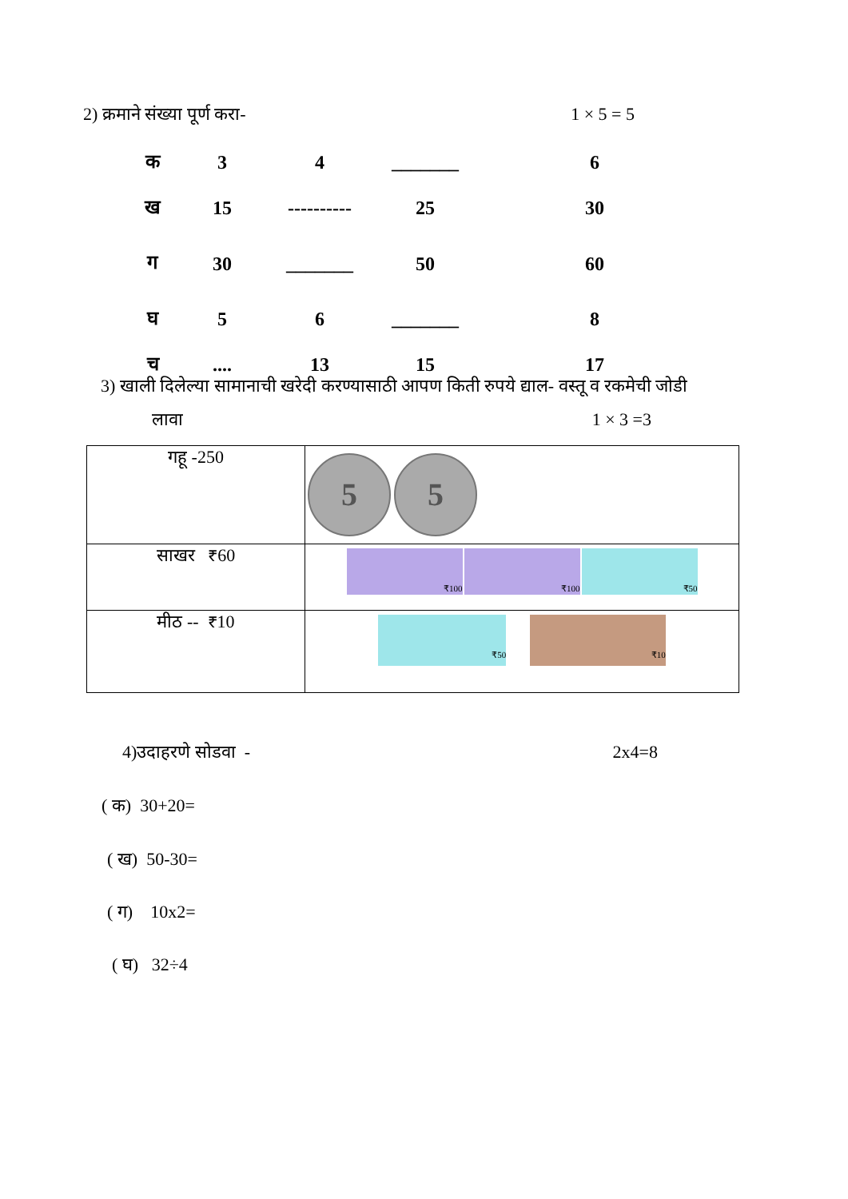2) क्रमाने संख्या पूर्ण करा- 1 × 5 = 5
| क | 3 | 4 | _______ | 6 |
| ख | 15 | ---------- | 25 | 30 |
| ग | 30 | _______ | 50 | 60 |
| घ | 5 | 6 | _______ | 8 |
| च | .... | 13 | 15 | 17 |
3) खाली दिलेल्या सामानाची खरेदी करण्यासाठी आपण किती रुपये द्याल- वस्तू व रकमेची जोडी
लावा 1 × 3 =3
| गहू -250 | 5 5 |
| साखर ₹60 | ₹100 ₹100 ₹50 |
| मीठ -- ₹10 | ₹50 ₹10 |
4)उदाहरणे सोडवा - 2x4=8
( क) 30+20=
( ख) 50-30=
( ग) 10x2=
( घ) 32÷4